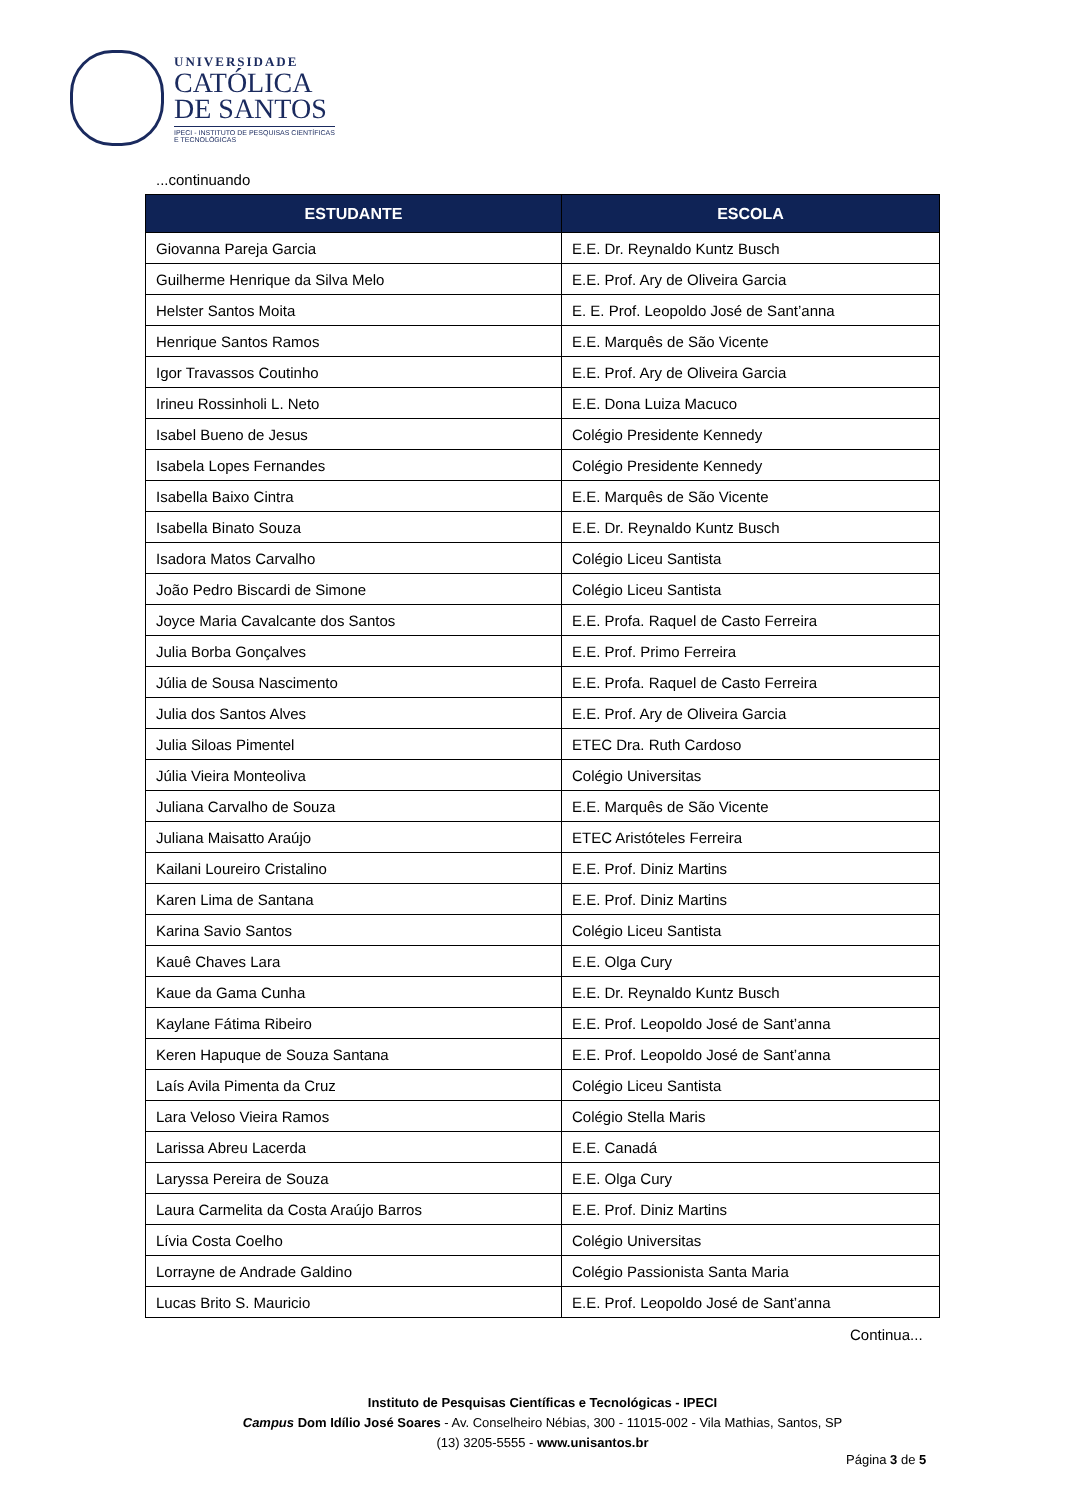UNIVERSIDADE
CATÓLICA
DE SANTOS
IPECI - INSTITUTO DE PESQUISAS CIENTÍFICAS
E TECNOLÓGICAS
...continuando
| ESTUDANTE | ESCOLA |
| --- | --- |
| Giovanna Pareja Garcia | E.E. Dr. Reynaldo Kuntz Busch |
| Guilherme Henrique da Silva Melo | E.E. Prof. Ary de Oliveira Garcia |
| Helster Santos Moita | E. E. Prof. Leopoldo José de Sant’anna |
| Henrique Santos Ramos | E.E. Marquês de São Vicente |
| Igor Travassos Coutinho | E.E. Prof. Ary de Oliveira Garcia |
| Irineu Rossinholi L. Neto | E.E. Dona Luiza Macuco |
| Isabel Bueno de Jesus | Colégio Presidente Kennedy |
| Isabela Lopes Fernandes | Colégio Presidente Kennedy |
| Isabella Baixo Cintra | E.E. Marquês de São Vicente |
| Isabella Binato Souza | E.E. Dr. Reynaldo Kuntz Busch |
| Isadora Matos Carvalho | Colégio Liceu Santista |
| João Pedro Biscardi de Simone | Colégio Liceu Santista |
| Joyce Maria Cavalcante dos Santos | E.E. Profa. Raquel de Casto Ferreira |
| Julia Borba Gonçalves | E.E. Prof. Primo Ferreira |
| Júlia de Sousa Nascimento | E.E. Profa. Raquel de Casto Ferreira |
| Julia dos Santos Alves | E.E. Prof. Ary de Oliveira Garcia |
| Julia Siloas Pimentel | ETEC Dra. Ruth Cardoso |
| Júlia Vieira Monteoliva | Colégio Universitas |
| Juliana Carvalho de Souza | E.E. Marquês de São Vicente |
| Juliana Maisatto Araújo | ETEC Aristóteles Ferreira |
| Kailani Loureiro Cristalino | E.E. Prof. Diniz Martins |
| Karen Lima de Santana | E.E. Prof. Diniz Martins |
| Karina Savio Santos | Colégio Liceu Santista |
| Kauê Chaves Lara | E.E. Olga Cury |
| Kaue da Gama Cunha | E.E. Dr. Reynaldo Kuntz Busch |
| Kaylane Fátima Ribeiro | E.E. Prof. Leopoldo José de Sant’anna |
| Keren Hapuque de Souza Santana | E.E. Prof. Leopoldo José de Sant’anna |
| Laís Avila Pimenta da Cruz | Colégio Liceu Santista |
| Lara Veloso Vieira Ramos | Colégio Stella Maris |
| Larissa Abreu Lacerda | E.E. Canadá |
| Laryssa Pereira de Souza | E.E. Olga Cury |
| Laura Carmelita da Costa Araújo Barros | E.E. Prof. Diniz Martins |
| Lívia Costa Coelho | Colégio Universitas |
| Lorrayne de Andrade Galdino | Colégio Passionista Santa Maria |
| Lucas Brito S. Mauricio | E.E. Prof. Leopoldo José de Sant’anna |
Continua...
Instituto de Pesquisas Científicas e Tecnológicas - IPECI
Campus Dom Idílio José Soares - Av. Conselheiro Nébias, 300 - 11015-002 - Vila Mathias, Santos, SP
(13) 3205-5555 - www.unisantos.br
Página 3 de 5